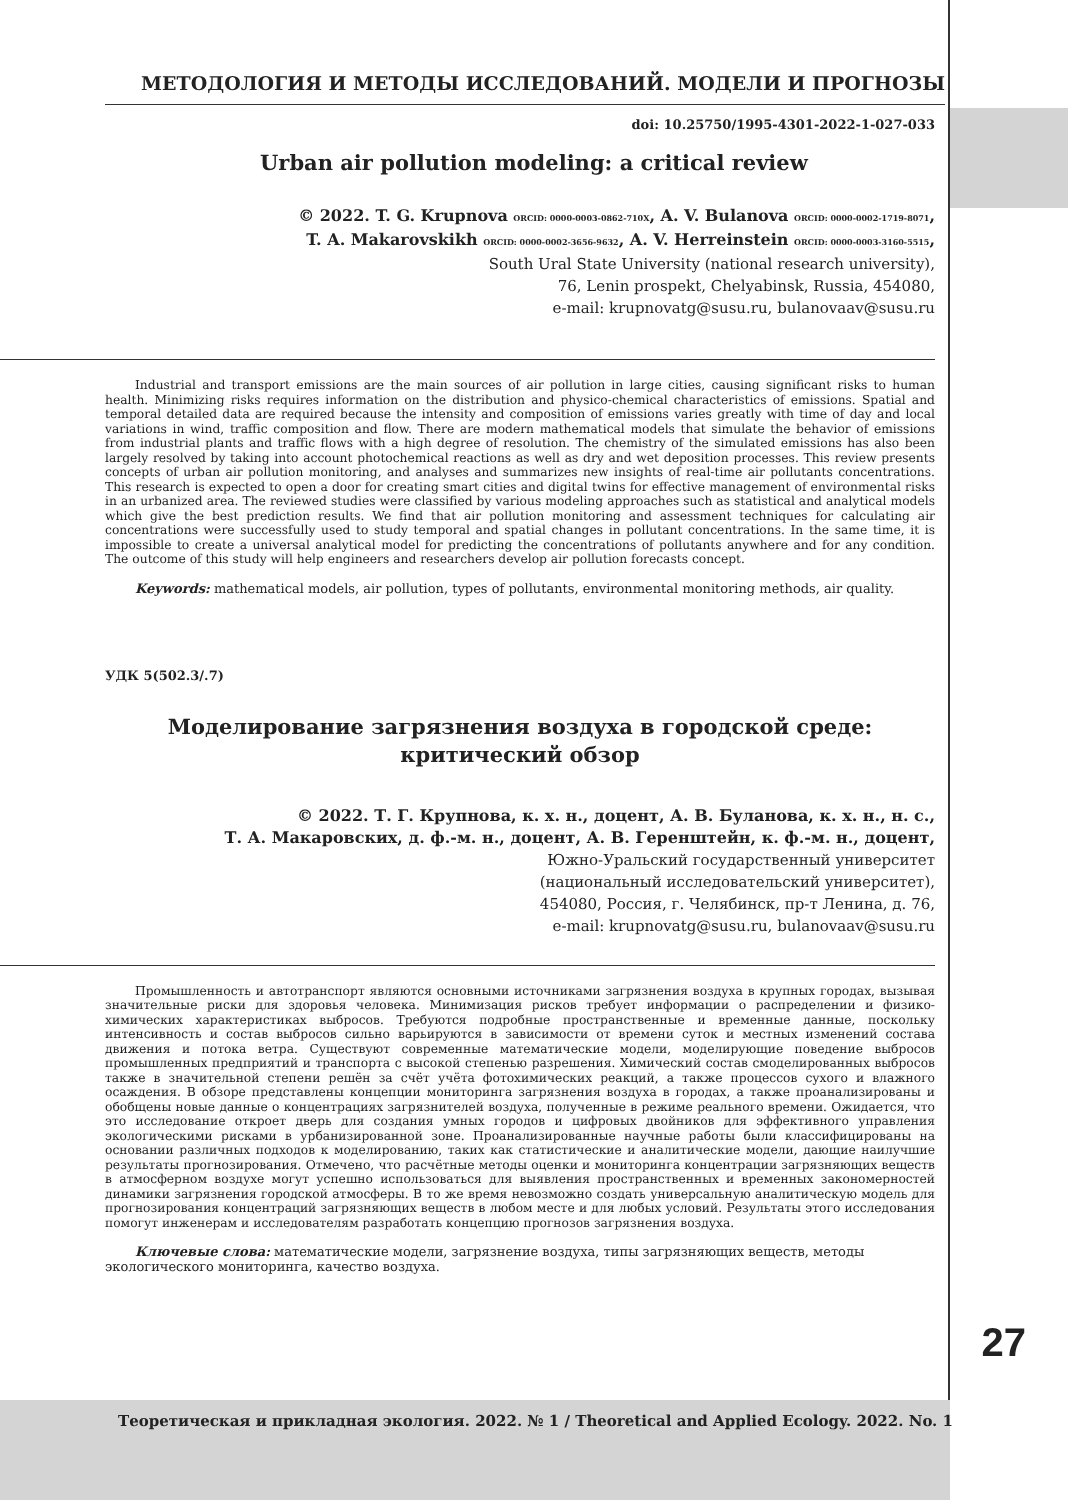МЕТОДОЛОГИЯ И МЕТОДЫ ИССЛЕДОВАНИЙ. МОДЕЛИ И ПРОГНОЗЫ
doi: 10.25750/1995-4301-2022-1-027-033
Urban air pollution modeling: a critical review
© 2022. T. G. Krupnova ORCID: 0000-0003-0862-710X, A. V. Bulanova ORCID: 0000-0002-1719-8071,
T. A. Makarovskikh ORCID: 0000-0002-3656-9632, A. V. Herreinstein ORCID: 0000-0003-3160-5515,
South Ural State University (national research university),
76, Lenin prospekt, Chelyabinsk, Russia, 454080,
e-mail: krupnovatg@susu.ru, bulanovaav@susu.ru
Industrial and transport emissions are the main sources of air pollution in large cities, causing significant risks to human health. Minimizing risks requires information on the distribution and physico-chemical characteristics of emissions. Spatial and temporal detailed data are required because the intensity and composition of emissions varies greatly with time of day and local variations in wind, traffic composition and flow. There are modern mathematical models that simulate the behavior of emissions from industrial plants and traffic flows with a high degree of resolution. The chemistry of the simulated emissions has also been largely resolved by taking into account photochemical reactions as well as dry and wet deposition processes. This review presents concepts of urban air pollution monitoring, and analyses and summarizes new insights of real-time air pollutants concentrations. This research is expected to open a door for creating smart cities and digital twins for effective management of environmental risks in an urbanized area. The reviewed studies were classified by various modeling approaches such as statistical and analytical models which give the best prediction results. We find that air pollution monitoring and assessment techniques for calculating air concentrations were successfully used to study temporal and spatial changes in pollutant concentrations. In the same time, it is impossible to create a universal analytical model for predicting the concentrations of pollutants anywhere and for any condition. The outcome of this study will help engineers and researchers develop air pollution forecasts concept.
Keywords: mathematical models, air pollution, types of pollutants, environmental monitoring methods, air quality.
УДК 5(502.3/.7)
Моделирование загрязнения воздуха в городской среде:
критический обзор
© 2022. Т. Г. Крупнова, к. х. н., доцент, А. В. Буланова, к. х. н., н. с.,
Т. А. Макаровских, д. ф.-м. н., доцент, А. В. Геренштейн, к. ф.-м. н., доцент,
Южно-Уральский государственный университет
(национальный исследовательский университет),
454080, Россия, г. Челябинск, пр-т Ленина, д. 76,
e-mail: krupnovatg@susu.ru, bulanovaav@susu.ru
Промышленность и автотранспорт являются основными источниками загрязнения воздуха в крупных городах, вызывая значительные риски для здоровья человека. Минимизация рисков требует информации о распределении и физико-химических характеристиках выбросов. Требуются подробные пространственные и временные данные, поскольку интенсивность и состав выбросов сильно варьируются в зависимости от времени суток и местных изменений состава движения и потока ветра. Существуют современные математические модели, моделирующие поведение выбросов промышленных предприятий и транспорта с высокой степенью разрешения. Химический состав смоделированных выбросов также в значительной степени решён за счёт учёта фотохимических реакций, а также процессов сухого и влажного осаждения. В обзоре представлены концепции мониторинга загрязнения воздуха в городах, а также проанализированы и обобщены новые данные о концентрациях загрязнителей воздуха, полученные в режиме реального времени. Ожидается, что это исследование откроет дверь для создания умных городов и цифровых двойников для эффективного управления экологическими рисками в урбанизированной зоне. Проанализированные научные работы были классифицированы на основании различных подходов к моделированию, таких как статистические и аналитические модели, дающие наилучшие результаты прогнозирования. Отмечено, что расчётные методы оценки и мониторинга концентрации загрязняющих веществ в атмосферном воздухе могут успешно использоваться для выявления пространственных и временных закономерностей динамики загрязнения городской атмосферы. В то же время невозможно создать универсальную аналитическую модель для прогнозирования концентраций загрязняющих веществ в любом месте и для любых условий. Результаты этого исследования помогут инженерам и исследователям разработать концепцию прогнозов загрязнения воздуха.
Ключевые слова: математические модели, загрязнение воздуха, типы загрязняющих веществ, методы экологического мониторинга, качество воздуха.
27
Теоретическая и прикладная экология. 2022. № 1 / Theoretical and Applied Ecology. 2022. No. 1